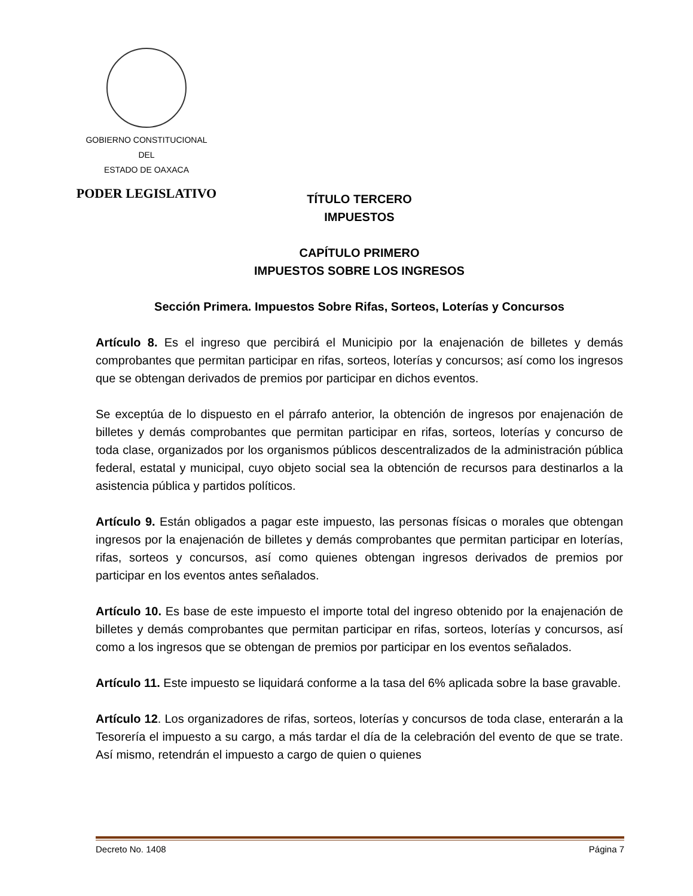GOBIERNO CONSTITUCIONAL
DEL
ESTADO DE OAXACA
PODER LEGISLATIVO
TÍTULO TERCERO
IMPUESTOS
CAPÍTULO PRIMERO
IMPUESTOS SOBRE LOS INGRESOS
Sección Primera. Impuestos Sobre Rifas, Sorteos, Loterías y Concursos
Artículo 8. Es el ingreso que percibirá el Municipio por la enajenación de billetes y demás comprobantes que permitan participar en rifas, sorteos, loterías y concursos; así como los ingresos que se obtengan derivados de premios por participar en dichos eventos.
Se exceptúa de lo dispuesto en el párrafo anterior, la obtención de ingresos por enajenación de billetes y demás comprobantes que permitan participar en rifas, sorteos, loterías y concurso de toda clase, organizados por los organismos públicos descentralizados de la administración pública federal, estatal y municipal, cuyo objeto social sea la obtención de recursos para destinarlos a la asistencia pública y partidos políticos.
Artículo 9. Están obligados a pagar este impuesto, las personas físicas o morales que obtengan ingresos por la enajenación de billetes y demás comprobantes que permitan participar en loterías, rifas, sorteos y concursos, así como quienes obtengan ingresos derivados de premios por participar en los eventos antes señalados.
Artículo 10. Es base de este impuesto el importe total del ingreso obtenido por la enajenación de billetes y demás comprobantes que permitan participar en rifas, sorteos, loterías y concursos, así como a los ingresos que se obtengan de premios por participar en los eventos señalados.
Artículo 11. Este impuesto se liquidará conforme a la tasa del 6% aplicada sobre la base gravable.
Artículo 12. Los organizadores de rifas, sorteos, loterías y concursos de toda clase, enterarán a la Tesorería el impuesto a su cargo, a más tardar el día de la celebración del evento de que se trate. Así mismo, retendrán el impuesto a cargo de quien o quienes
Decreto No. 1408 Página 7